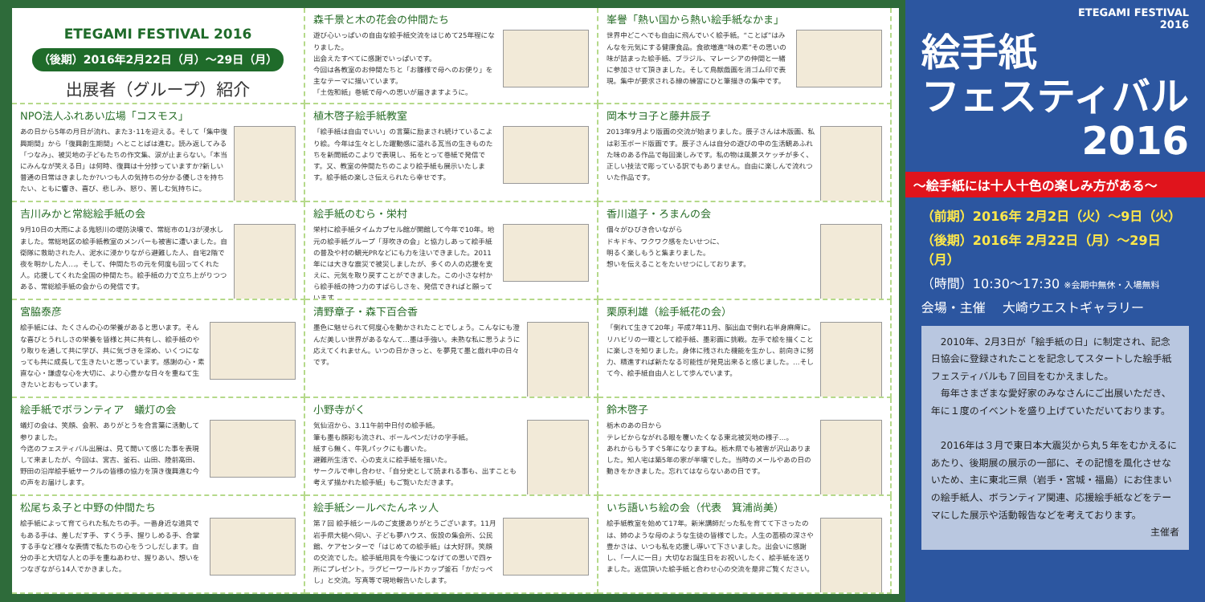ETEGAMI FESTIVAL 2016
（後期）2016年2月22日（月）〜29日（月）
出展者（グループ）紹介
森千景と木の花会の仲間たち
遊び心いっぱいの自由な絵手紙交流をはじめて25年程になりました。
出会えたすべてに感謝でいっぱいです。
今回は各教室のお仲間たちと「お雛様で母へのお便り」を主なテーマに描いています。
「土佐和紙」巻紙で母への思いが届きますように。
峯譽「熱い国から熱い絵手紙なかま」
世界中どこへでも自由に飛んでいく絵手紙。“ことば”はみんなを元気にする健康食品。食欲増進“味の素”その思いの味が詰まった絵手紙、ブラジル、マレーシアの仲間と一緒に参加させて頂きました。そして鳥獣戯画を消ゴム印で表現。集中が要求される線の練習にひと筆描きの集中です。
NPO法人ふれあい広場「コスモス」
あの日から5年の月日が流れ、また3･11を迎える。そして「集中復興期間」から「復興創生期間」へとことばは進む。読み返してみる「つなみ」、被災地の子どもたちの作文集、涙が止まらない。「本当にみんなが笑える日」は何時、復興は十分捗っていますか?新しい普通の日常はきましたか?いつも人の気持ちの分かる優しさを持ちたい、ともに響き、喜び、悲しみ、怒り、苦しむ気持ちに。
植木啓子絵手紙教室
「絵手紙は自由でいい」の言葉に励まされ続けているこより絵。今年は生々とした躍動感に溢れる瓦当の生きものたちを新聞紙のこよりで表現し、拓をとって巻紙で発信です。又、教室の仲間たちのこより絵手紙も展示いたします。絵手紙の楽しさ伝えられたら幸せです。
岡本サヨ子と藤井辰子
2013年9月より版画の交流が始まりました。辰子さんは木版画、私は彩玉ボード版画です。辰子さんは自分の遊びの中の生活観あふれた味のある作品で毎回楽しみです。私の物は風景スケッチが多く、正しい技法で彫っている訳でもありません。自由に楽しんで流れついた作品です。
吉川みかと常総絵手紙の会
9月10日の大雨による鬼怒川の堤防決壊で、常総市の1/3が浸水しました。常総地区の絵手紙教室のメンバーも被害に遭いました。自衛隊に救助された人、泥水に浸かりながら避難した人、自宅2階で夜を明かした人…。そして、仲間たちの元を何度も回ってくれた人。応援してくれた全国の仲間たち。絵手紙の力で立ち上がりつつある、常総絵手紙の会からの発信です。
絵手紙のむら・栄村
栄村に絵手紙タイムカプセル館が開館して今年で10年。地元の絵手紙グループ「芽吹きの会」と協力しあって絵手紙の普及や村の観光PRなどにも力を注いできました。2011年には大きな震災で被災しましたが、多くの人の応援を支えに、元気を取り戻すことができました。この小さな村から絵手紙の持つ力のすばらしさを、発信できればと願っています。
香川道子・ろまんの会
個々がひびき合いながら
ドキドキ、ワクワク感をたいせつに、
明るく楽しもうと集まりました。
想いを伝えることをたいせつにしております。
宮脇泰彦
絵手紙には、たくさんの心の栄養があると思います。そんな喜びとうれしさの栄養を皆様と共に共有し、絵手紙のやり取りを通して共に学び、共に気づきを深め、いくつになっても共に成長して生きたいと思っています。感謝の心・素直な心・謙虚な心を大切に、より心豊かな日々を重ねて生きたいとおもっています。
清野章子・森下百合香
墨色に魅せられて何度心を動かされたことでしょう。こんなにも澄んだ美しい世界があるなんて…墨は手強い。未熟な私に思うように応えてくれません。いつの日かきっと、を夢見て墨と戯れ中の日々です。
栗原利雄（絵手紙花の会）
「倒れて生きて20年」平成7年11月、脳出血で倒れ右半身麻痺に。リハビリの一環として絵手紙、墨彩画に挑戦。左手で絵を描くことに楽しさを知りました。身体に残された機能を生かし、前向きに努力、精進すれば新たなる可能性が発見出来ると感じました。…そして今、絵手紙自由人として歩んでいます。
絵手紙でボランティア　蟻灯の会
蟻灯の会は、笑顔、会釈、ありがとうを合言葉に活動して参りました。
今迄のフェスティバル出展は、見て聞いて感じた事を表現して来ましたが、今回は、宮古、釜石、山田、陸前高田、野田の沿岸絵手紙サークルの皆様の協力を頂き復興進む今の声をお届けします。
小野寺がく
気仙沼から、3.11午前中日付の絵手紙。
筆も墨も顔彩も流され、ボールペンだけの字手紙。
紙すら無く、牛乳パックにも書いた。
避難所生活で、心の支えに絵手紙を描いた。
サークルで申し合わせ、「自分史として読まれる事も、出すことも考えず描かれた絵手紙」もご覧いただきます。
鈴木啓子
栃木のあの日から
テレビからながれる眼を覆いたくなる東北被災地の様子…。
あれからもうすぐ5年になりますね。栃木県でも被害が沢山ありました。知人宅は築5年の家が半壊でした。当時のメールやあの日の動きをかきました。忘れてはならないあの日です。
松尾ちゑ子と中野の仲間たち
絵手紙によって育てられた私たちの手。一番身近な道具でもある手は、差しだす手、すくう手、握りしめる手、合掌する手など様々な表情で私たちの心をうつしだします。自分の手と大切な人との手を重ねあわせ、握りあい、想いをつなぎながら14人でかきました。
絵手紙シールぺたんネッ人
第７回 絵手紙シールのご支援ありがとうございます。11月岩手県大槌へ伺い、子ども夢ハウス、仮設の集会所、公民館、ケアセンターで「はじめての絵手紙」は大好評。笑顔の交流でした。絵手紙用具を今後につなげての思いで四ヶ所にプレゼント。ラグビーワールドカップ釜石「かだっぺし」と交流。写真等で現地報告いたします。
いち語いち絵の会（代表　箕浦尚美）
絵手紙教室を始めて17年。新米講師だった私を育てて下さったのは、姉のような母のような生徒の皆様でした。人生の蓄積の深さや豊かさは、いつも私を応援し導いて下さいました。出会いに感謝し、「一人に一日」大切なお誕生日をお祝いしたく、絵手紙を送りました。返信頂いた絵手紙と合わせ心の交流を是非ご覧ください。
ETEGAMI FESTIVAL
2016
絵手紙
フェスティバル
2016
〜絵手紙には十人十色の楽しみ方がある〜
（前期）2016年 2月2日（火）〜9日（火）
（後期）2016年 2月22日（月）〜29日（月）
（時間）10:30〜17:30 ※会期中無休・入場無料
会場・主催　 大崎ウエストギャラリー
　2010年、2月3日が「絵手紙の日」に制定され、記念日協会に登録されたことを記念してスタートした絵手紙フェスティバルも７回目をむかえました。
　毎年さまざまな愛好家のみなさんにご出展いただき、年に１度のイベントを盛り上げていただいております。
　2016年は３月で東日本大震災から丸５年をむかえるにあたり、後期展の展示の一部に、その記憶を風化させないため、主に東北三県（岩手・宮城・福島）にお住まいの絵手紙人、ボランティア関連、応援絵手紙などをテーマにした展示や活動報告などを考えております。
主催者